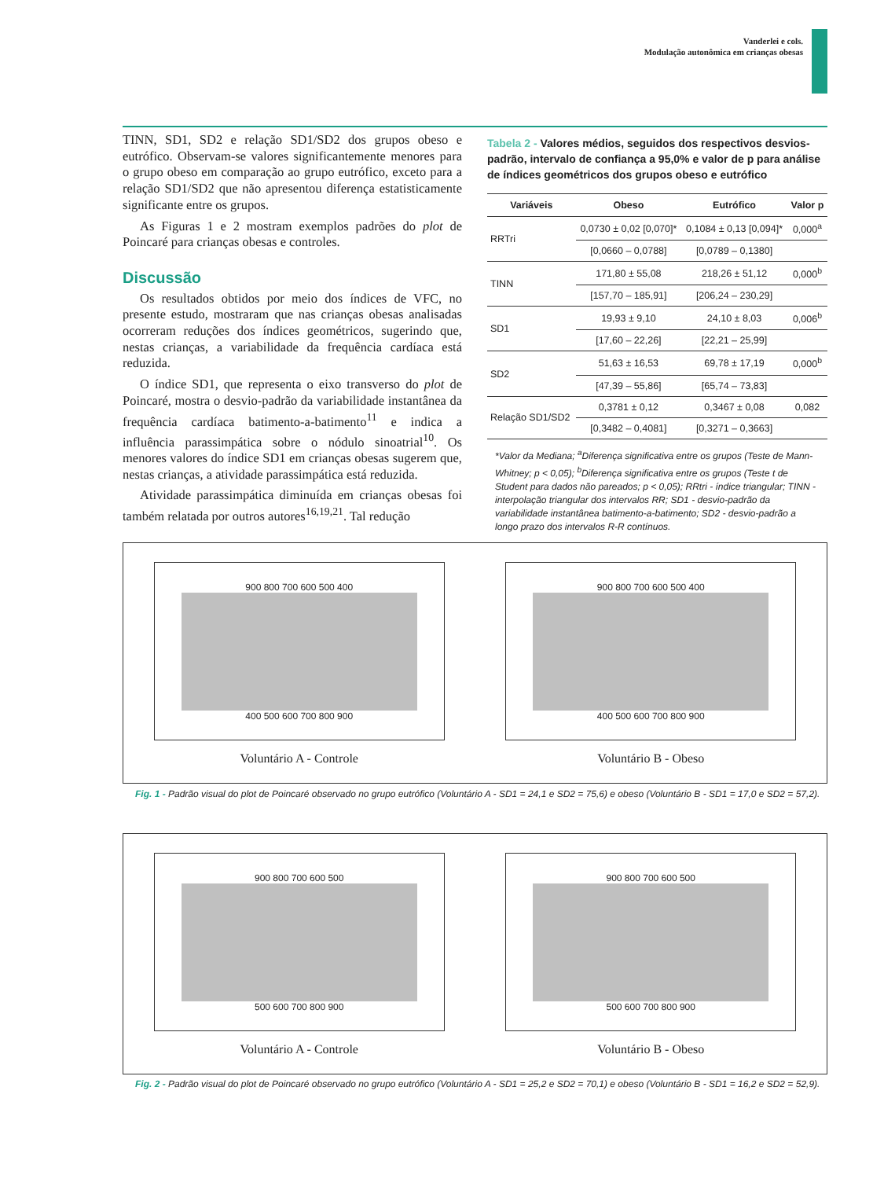Vanderlei e cols.
Modulação autonômica em crianças obesas
TINN, SD1, SD2 e relação SD1/SD2 dos grupos obeso e eutrófico. Observam-se valores significantemente menores para o grupo obeso em comparação ao grupo eutrófico, exceto para a relação SD1/SD2 que não apresentou diferença estatisticamente significante entre os grupos.
As Figuras 1 e 2 mostram exemplos padrões do plot de Poincaré para crianças obesas e controles.
Discussão
Os resultados obtidos por meio dos índices de VFC, no presente estudo, mostraram que nas crianças obesas analisadas ocorreram reduções dos índices geométricos, sugerindo que, nestas crianças, a variabilidade da frequência cardíaca está reduzida.
O índice SD1, que representa o eixo transverso do plot de Poincaré, mostra o desvio-padrão da variabilidade instantânea da frequência cardíaca batimento-a-batimento<sup>11</sup> e indica a influência parassimpática sobre o nódulo sinoatrial<sup>10</sup>. Os menores valores do índice SD1 em crianças obesas sugerem que, nestas crianças, a atividade parassimpática está reduzida.
Atividade parassimpática diminuída em crianças obesas foi também relatada por outros autores<sup>16,19,21</sup>. Tal redução
Tabela 2 - Valores médios, seguidos dos respectivos desvios-padrão, intervalo de confiança a 95,0% e valor de p para análise de índices geométricos dos grupos obeso e eutrófico
| Variáveis | Obeso | Eutrófico | Valor p |
| --- | --- | --- | --- |
| RRTri | 0,0730 ± 0,02 [0,070]* | 0,1084 ± 0,13 [0,094]* | 0,000<sup>a</sup> |
| | [0,0660 – 0,0788] | [0,0789 – 0,1380] | |
| TINN | 171,80 ± 55,08 | 218,26 ± 51,12 | 0,000<sup>b</sup> |
| | [157,70 – 185,91] | [206,24 – 230,29] | |
| SD1 | 19,93 ± 9,10 | 24,10 ± 8,03 | 0,006<sup>b</sup> |
| | [17,60 – 22,26] | [22,21 – 25,99] | |
| SD2 | 51,63 ± 16,53 | 69,78 ± 17,19 | 0,000<sup>b</sup> |
| | [47,39 – 55,86] | [65,74 – 73,83] | |
| Relação SD1/SD2 | 0,3781 ± 0,12 | 0,3467 ± 0,08 | 0,082 |
| | [0,3482 – 0,4081] | [0,3271 – 0,3663] | |
*Valor da Mediana; <sup>a</sup>Diferença significativa entre os grupos (Teste de Mann-Whitney; p < 0,05); <sup>b</sup>Diferença significativa entre os grupos (Teste t de Student para dados não pareados; p < 0,05); RRtri - índice triangular; TINN - interpolação triangular dos intervalos RR; SD1 - desvio-padrão da variabilidade instantânea batimento-a-batimento; SD2 - desvio-padrão a longo prazo dos intervalos R-R contínuos.
900 800 700 600 500 400
400 500 600 700 800 900
Voluntário A - Controle
900 800 700 600 500 400
400 500 600 700 800 900
Voluntário B - Obeso
Fig. 1 - Padrão visual do plot de Poincaré observado no grupo eutrófico (Voluntário A - SD1 = 24,1 e SD2 = 75,6) e obeso (Voluntário B - SD1 = 17,0 e SD2 = 57,2).
900 800 700 600 500
500 600 700 800 900
Voluntário A - Controle
900 800 700 600 500
500 600 700 800 900
Voluntário B - Obeso
Fig. 2 - Padrão visual do plot de Poincaré observado no grupo eutrófico (Voluntário A - SD1 = 25,2 e SD2 = 70,1) e obeso (Voluntário B - SD1 = 16,2 e SD2 = 52,9).